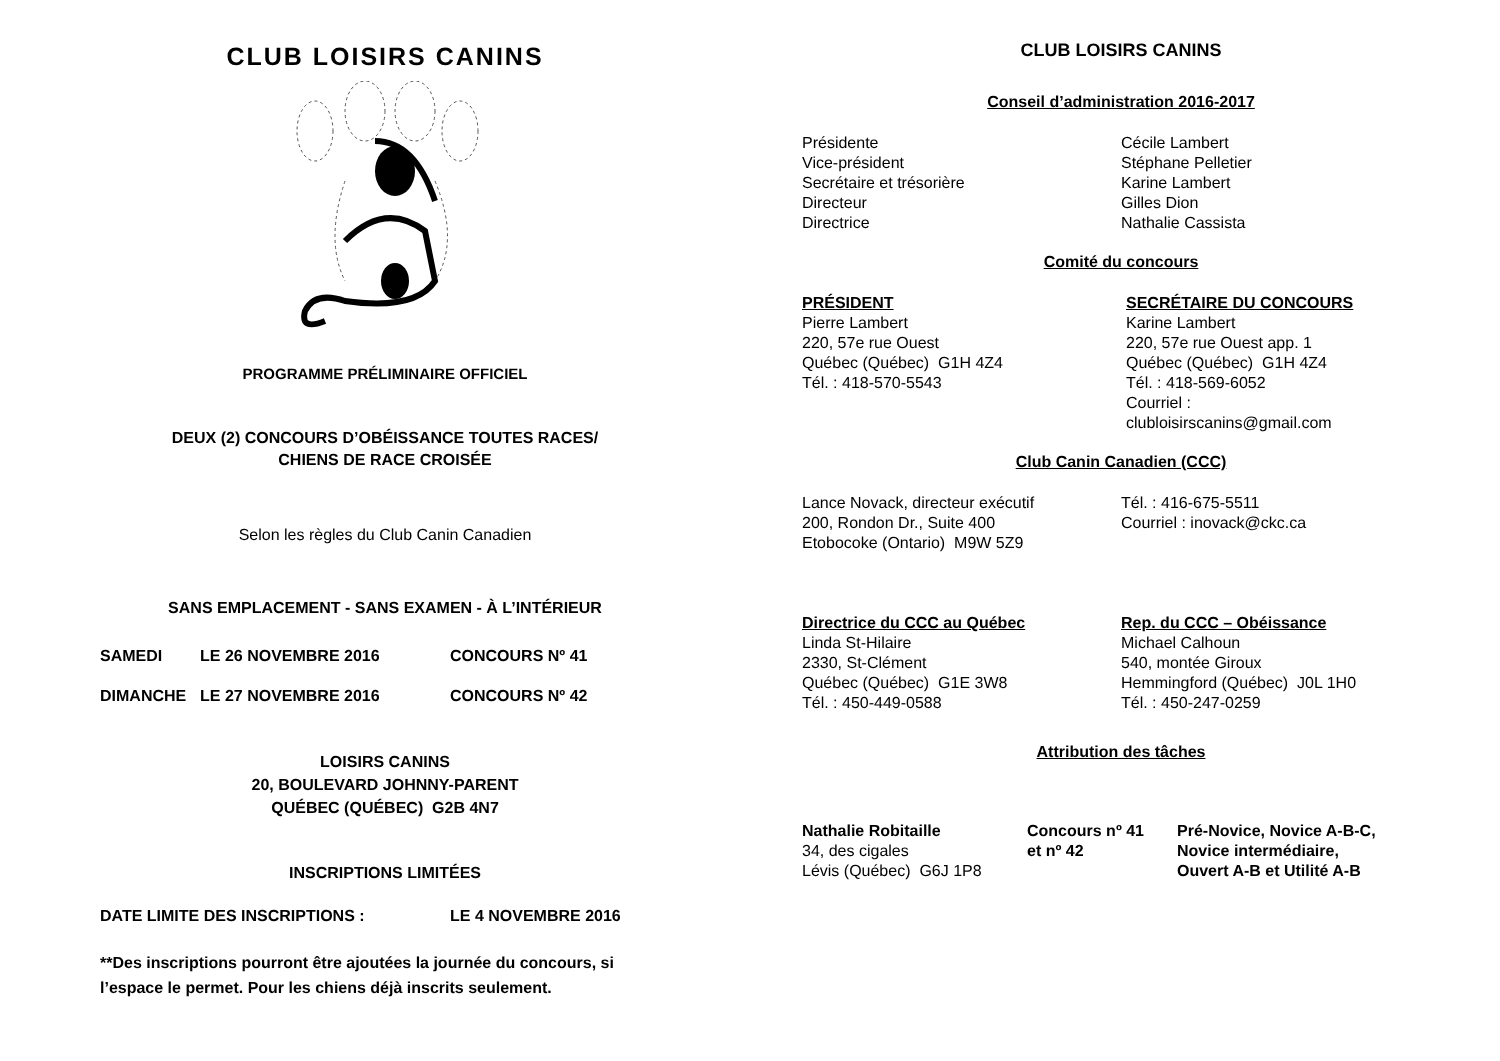CLUB LOISIRS CANINS
PROGRAMME PRÉLIMINAIRE OFFICIEL
DEUX (2) CONCOURS D’OBÉISSANCE TOUTES RACES/
CHIENS DE RACE CROISÉE
Selon les règles du Club Canin Canadien
SANS EMPLACEMENT - SANS EXAMEN - À L’INTÉRIEUR
SAMEDI LE 26 NOVEMBRE 2016 CONCOURS Nº 41
DIMANCHE LE 27 NOVEMBRE 2016 CONCOURS Nº 42
LOISIRS CANINS
20, BOULEVARD JOHNNY-PARENT
QUÉBEC (QUÉBEC) G2B 4N7
INSCRIPTIONS LIMITÉES
DATE LIMITE DES INSCRIPTIONS : LE 4 NOVEMBRE 2016
**Des inscriptions pourront être ajoutées la journée du concours, si l’espace le permet. Pour les chiens déjà inscrits seulement.
CLUB LOISIRS CANINS
Conseil d’administration 2016-2017
Présidente
Vice-président
Secrétaire et trésorière
Directeur
Directrice
Cécile Lambert
Stéphane Pelletier
Karine Lambert
Gilles Dion
Nathalie Cassista
Comité du concours
PRÉSIDENT
Pierre Lambert
220, 57e rue Ouest
Québec (Québec) G1H 4Z4
Tél. : 418-570-5543
SECRÉTAIRE DU CONCOURS
Karine Lambert
220, 57e rue Ouest app. 1
Québec (Québec) G1H 4Z4
Tél. : 418-569-6052
Courriel :
clubloisirscanins@gmail.com
Club Canin Canadien (CCC)
Lance Novack, directeur exécutif
200, Rondon Dr., Suite 400
Etobocoke (Ontario) M9W 5Z9
Tél. : 416-675-5511
Courriel : inovack@ckc.ca
Directrice du CCC au Québec
Linda St-Hilaire
2330, St-Clément
Québec (Québec) G1E 3W8
Tél. : 450-449-0588
Rep. du CCC – Obéissance
Michael Calhoun
540, montée Giroux
Hemmingford (Québec) J0L 1H0
Tél. : 450-247-0259
Attribution des tâches
Nathalie Robitaille
34, des cigales
Lévis (Québec) G6J 1P8
Concours nº 41
et nº 42
Pré-Novice, Novice A-B-C,
Novice intermédiaire,
Ouvert A-B et Utilité A-B